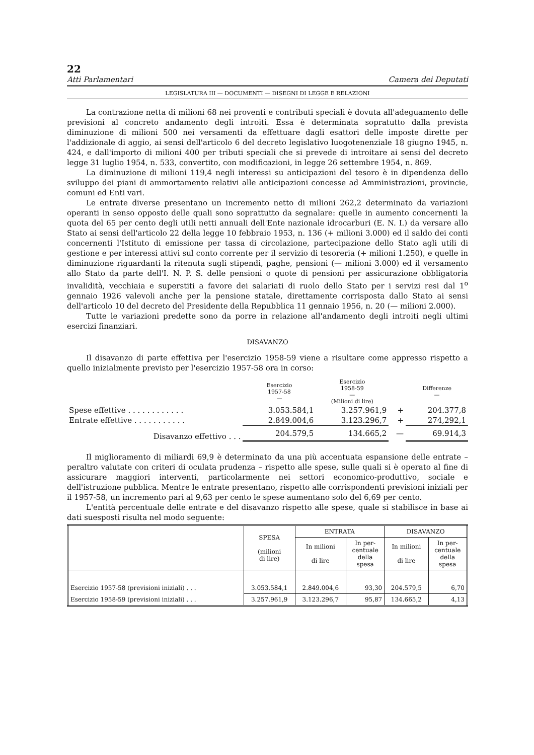22
Atti Parlamentari Camera dei Deputati
LEGISLATURA III — DOCUMENTI — DISEGNI DI LEGGE E RELAZIONI
La contrazione netta di milioni 68 nei proventi e contributi speciali è dovuta all'adeguamento delle previsioni al concreto andamento degli introiti. Essa è determinata sopratutto dalla prevista diminuzione di milioni 500 nei versamenti da effettuare dagli esattori delle imposte dirette per l'addizionale di aggio, ai sensi dell'articolo 6 del decreto legislativo luogotenenziale 18 giugno 1945, n. 424, e dall'importo di milioni 400 per tributi speciali che si prevede di introitare ai sensi del decreto legge 31 luglio 1954, n. 533, convertito, con modificazioni, in legge 26 settembre 1954, n. 869.
La diminuzione di milioni 119,4 negli interessi su anticipazioni del tesoro è in dipendenza dello sviluppo dei piani di ammortamento relativi alle anticipazioni concesse ad Amministrazioni, provincie, comuni ed Enti vari.
Le entrate diverse presentano un incremento netto di milioni 262,2 determinato da variazioni operanti in senso opposto delle quali sono soprattutto da segnalare: quelle in aumento concernenti la quota del 65 per cento degli utili netti annuali dell'Ente nazionale idrocarburi (E. N. I.) da versare allo Stato ai sensi dell'articolo 22 della legge 10 febbraio 1953, n. 136 (+ milioni 3.000) ed il saldo dei conti concernenti l'Istituto di emissione per tassa di circolazione, partecipazione dello Stato agli utili di gestione e per interessi attivi sul conto corrente per il servizio di tesoreria (+ milioni 1.250), e quelle in diminuzione riguardanti la ritenuta sugli stipendi, paghe, pensioni (— milioni 3.000) ed il versamento allo Stato da parte dell'I. N. P. S. delle pensioni o quote di pensioni per assicurazione obbligatoria invalidità, vecchiaia e superstiti a favore dei salariati di ruolo dello Stato per i servizi resi dal 1<sup>o</sup> gennaio 1926 valevoli anche per la pensione statale, direttamente corrisposta dallo Stato ai sensi dell'articolo 10 del decreto del Presidente della Repubblica 11 gennaio 1956, n. 20 (— milioni 2.000).
Tutte le variazioni predette sono da porre in relazione all'andamento degli introiti negli ultimi esercizi finanziari.
DISAVANZO
Il disavanzo di parte effettiva per l'esercizio 1958-59 viene a risultare come appresso rispetto a quello inizialmente previsto per l'esercizio 1957-58 ora in corso:
| | Esercizio 1957-58 — | Esercizio 1958-59 — (Milioni di lire) | | Differenze — |
| Spese effettive . . . . . . . . . . . . | 3.053.584,1 | 3.257.961,9 | + | 204.377,8 |
| Entrate effettive . . . . . . . . . . . | 2.849.004,6 | 3.123.296,7 | + | 274,292,1 |
| Disavanzo effettivo . . . | 204.579,5 | 134.665,2 | — | 69.914,3 |
Il miglioramento di miliardi 69,9 è determinato da una più accentuata espansione delle entrate – peraltro valutate con criteri di oculata prudenza – rispetto alle spese, sulle quali si è operato al fine di assicurare maggiori interventi, particolarmente nei settori economico-produttivo, sociale e dell'istruzione pubblica. Mentre le entrate presentano, rispetto alle corrispondenti previsioni iniziali per il 1957-58, un incremento pari al 9,63 per cento le spese aumentano solo del 6,69 per cento.
L'entità percentuale delle entrate e del disavanzo rispetto alle spese, quale si stabilisce in base ai dati suesposti risulta nel modo seguente:
| | SPESA (milioni di lire) | ENTRATA | | DISAVANZO | |
| --- | --- | --- | --- | --- | --- |
| | | In milioni di lire | In per- centuale della spesa | In milioni di lire | In per- centuale della spesa |
| Esercizio 1957-58 (previsioni iniziali) . . . | 3.053.584,1 | 2.849.004,6 | 93,30 | 204.579,5 | 6,70 |
| Esercizio 1958-59 (previsioni iniziali) . . . | 3.257.961,9 | 3.123.296,7 | 95,87 | 134.665,2 | 4,13 |